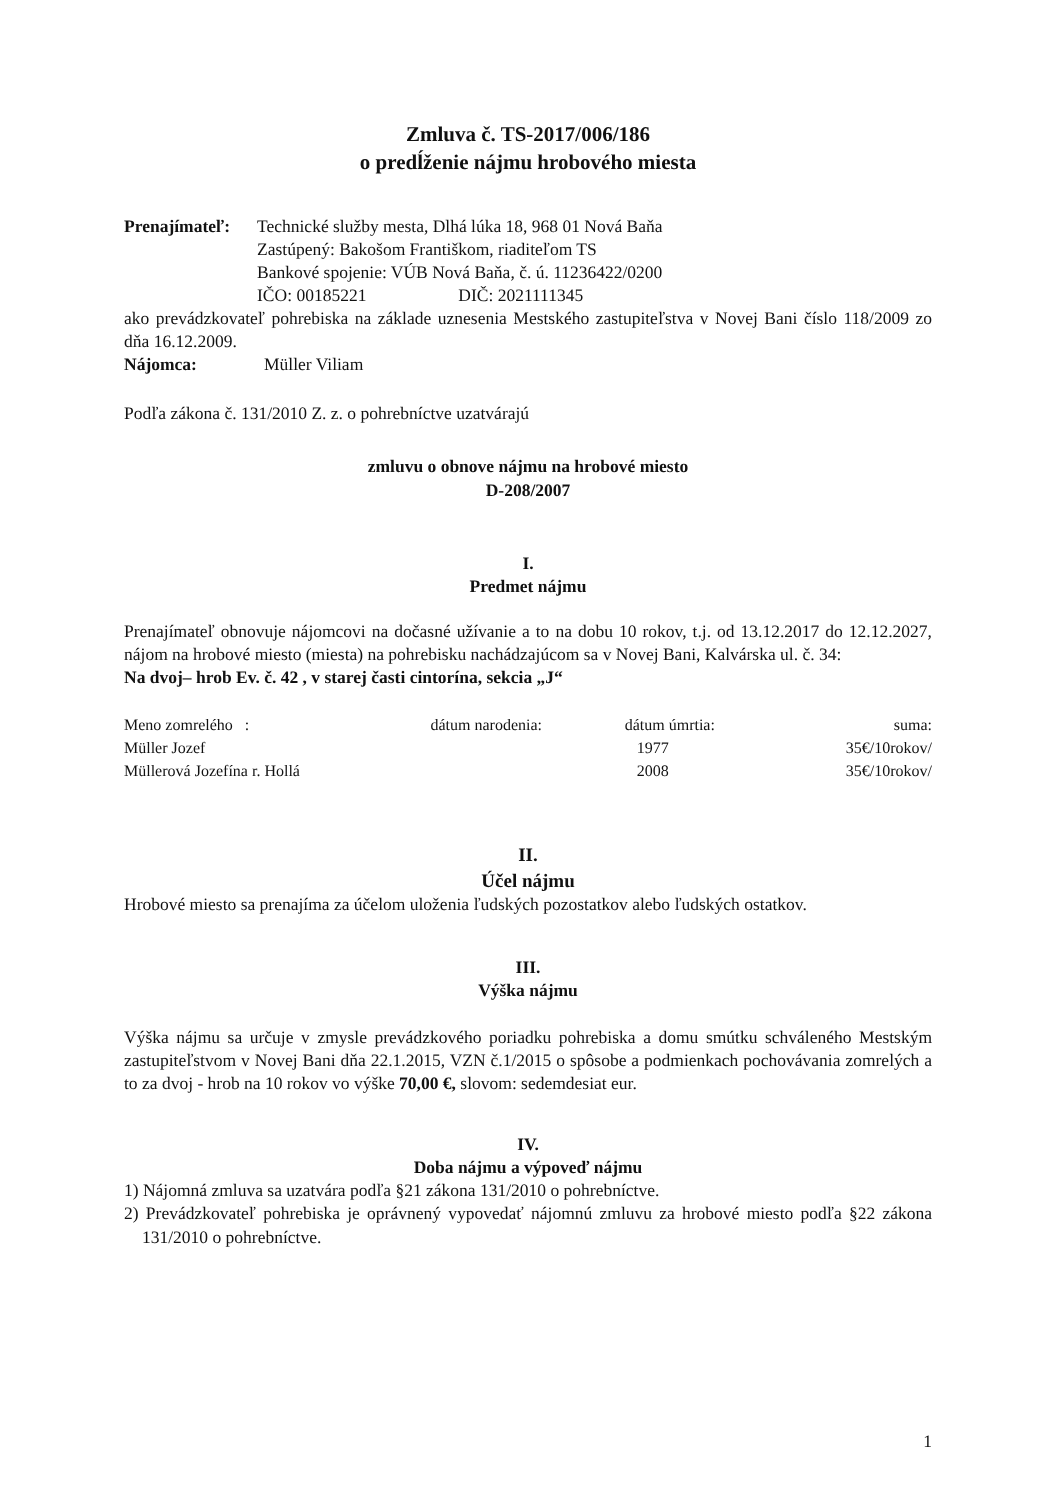Zmluva č. TS-2017/006/186
o predĺženie nájmu hrobového miesta
Prenajímateľ:
Technické služby mesta, Dlhá lúka 18, 968 01 Nová Baňa
Zastúpený: Bakošom Františkom, riaditeľom TS
Bankové spojenie: VÚB Nová Baňa, č. ú. 11236422/0200
IČO: 00185221 DIČ: 2021111345
ako prevádzkovateľ pohrebiska na základe uznesenia Mestského zastupiteľstva v Novej Bani číslo 118/2009 zo dňa 16.12.2009.
Nájomca: Müller Viliam
Podľa zákona č. 131/2010 Z. z. o pohrebníctve uzatvárajú
zmluvu o obnove nájmu na hrobové miesto
D-208/2007
I.
Predmet nájmu
Prenajímateľ obnovuje nájomcovi na dočasné užívanie a to na dobu 10 rokov, t.j. od 13.12.2017 do 12.12.2027, nájom na hrobové miesto (miesta) na pohrebisku nachádzajúcom sa v Novej Bani, Kalvárska ul. č. 34:
Na dvoj– hrob Ev. č. 42 , v starej časti cintorína, sekcia „J“
| Meno zomrelého : | dátum narodenia: | dátum úmrtia: | suma: |
| --- | --- | --- | --- |
| Müller Jozef | | 1977 | 35€/10rokov/ |
| Müllerová Jozefína r. Hollá | | 2008 | 35€/10rokov/ |
II.
Účel nájmu
Hrobové miesto sa prenajíma za účelom uloženia ľudských pozostatkov alebo ľudských ostatkov.
III.
Výška nájmu
Výška nájmu sa určuje v zmysle prevádzkového poriadku pohrebiska a domu smútku schváleného Mestským zastupiteľstvom v Novej Bani dňa 22.1.2015, VZN č.1/2015 o spôsobe a podmienkach pochovávania zomrelých a to za dvoj - hrob na 10 rokov vo výške 70,00 €, slovom: sedemdesiat eur.
IV.
Doba nájmu a výpoveď nájmu
1) Nájomná zmluva sa uzatvára podľa §21 zákona 131/2010 o pohrebníctve.
2) Prevádzkovateľ pohrebiska je oprávnený vypovedať nájomnú zmluvu za hrobové miesto podľa §22 zákona 131/2010 o pohrebníctve.
1